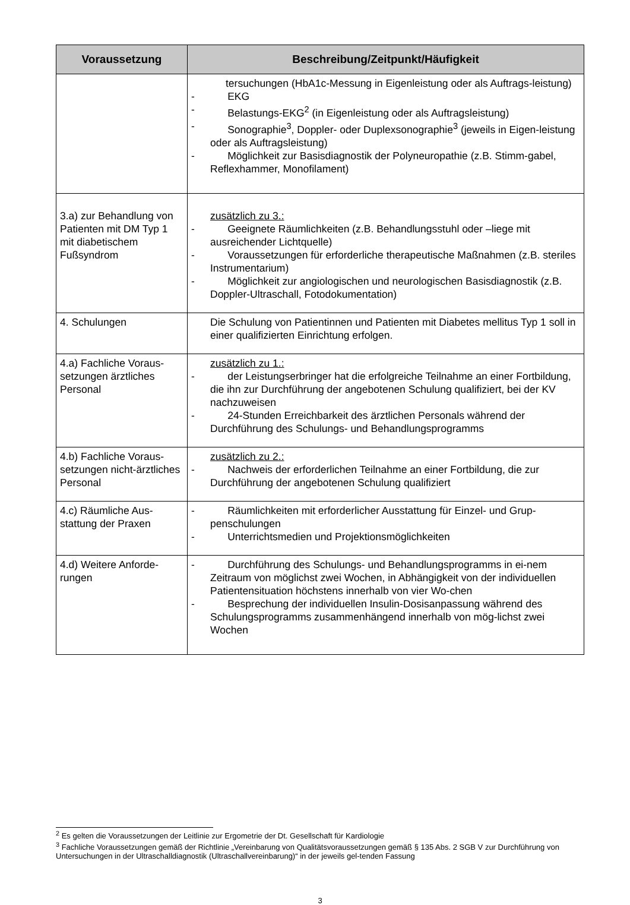| Voraussetzung | Beschreibung/Zeitpunkt/Häufigkeit |
| --- | --- |
| | tersuchungen (HbA1c-Messung in Eigenleistung oder als Auftrags-leistung) - EKG - Belastungs-EKG<sup>2</sup> (in Eigenleistung oder als Auftragsleistung) - Sonographie<sup>3</sup>, Doppler- oder Duplexsonographie<sup>3</sup> (jeweils in Eigen-leistung oder als Auftragsleistung) - Möglichkeit zur Basisdiagnostik der Polyneuropathie (z.B. Stimm-gabel, Reflexhammer, Monofilament) |
| 3.a) zur Behandlung von Patienten mit DM Typ 1 mit diabetischem Fußsyndrom | zusätzlich zu 3.: - Geeignete Räumlichkeiten (z.B. Behandlungsstuhl oder –liege mit ausreichender Lichtquelle) - Voraussetzungen für erforderliche therapeutische Maßnahmen (z.B. steriles Instrumentarium) - Möglichkeit zur angiologischen und neurologischen Basisdiagnostik (z.B. Doppler-Ultraschall, Fotodokumentation) |
| 4. Schulungen | Die Schulung von Patientinnen und Patienten mit Diabetes mellitus Typ 1 soll in einer qualifizierten Einrichtung erfolgen. |
| 4.a) Fachliche Voraus-setzungen ärztliches Personal | zusätzlich zu 1.: - der Leistungserbringer hat die erfolgreiche Teilnahme an einer Fortbildung, die ihn zur Durchführung der angebotenen Schulung qualifiziert, bei der KV nachzuweisen - 24-Stunden Erreichbarkeit des ärztlichen Personals während der Durchführung des Schulungs- und Behandlungsprogramms |
| 4.b) Fachliche Voraus-setzungen nicht-ärztliches Personal | zusätzlich zu 2.: - Nachweis der erforderlichen Teilnahme an einer Fortbildung, die zur Durchführung der angebotenen Schulung qualifiziert |
| 4.c) Räumliche Aus-stattung der Praxen | - Räumlichkeiten mit erforderlicher Ausstattung für Einzel- und Grup-penschulungen - Unterrichtsmedien und Projektionsmöglichkeiten |
| 4.d) Weitere Anforde-rungen | - Durchführung des Schulungs- und Behandlungsprogramms in ei-nem Zeitraum von möglichst zwei Wochen, in Abhängigkeit von der individuellen Patientensituation höchstens innerhalb von vier Wo-chen - Besprechung der individuellen Insulin-Dosisanpassung während des Schulungsprogramms zusammenhängend innerhalb von mög-lichst zwei Wochen |
<sup>2</sup> Es gelten die Voraussetzungen der Leitlinie zur Ergometrie der Dt. Gesellschaft für Kardiologie
<sup>3</sup> Fachliche Voraussetzungen gemäß der Richtlinie „Vereinbarung von Qualitätsvoraussetzungen gemäß § 135 Abs. 2 SGB V zur Durchführung von Untersuchungen in der Ultraschalldiagnostik (Ultraschallvereinbarung)“ in der jeweils gel-tenden Fassung
3